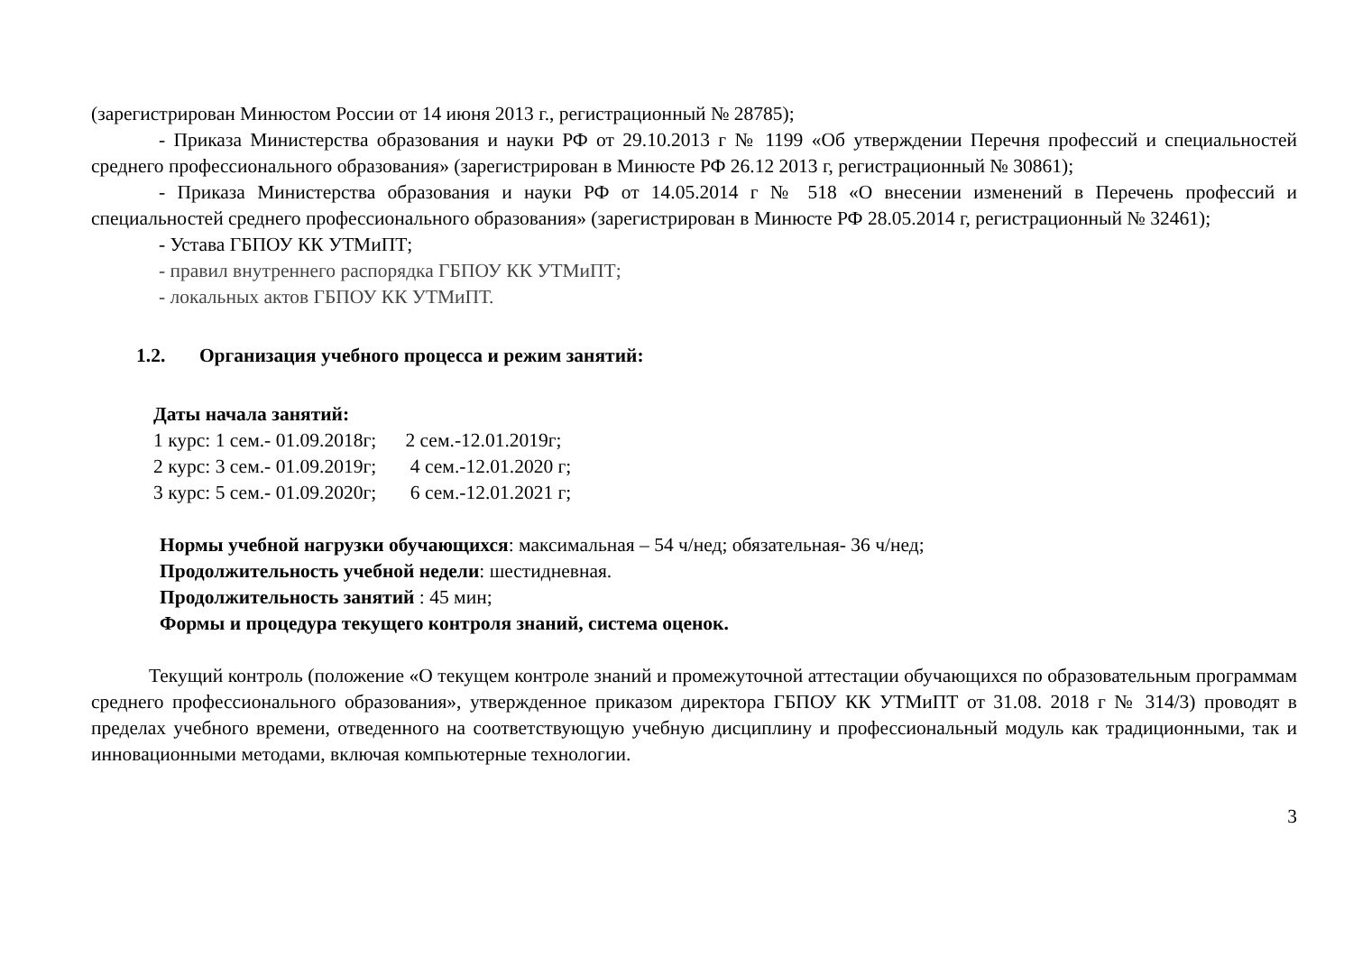(зарегистрирован Минюстом России от 14 июня 2013 г., регистрационный № 28785);
- Приказа Министерства образования и науки РФ от 29.10.2013 г № 1199 «Об утверждении Перечня профессий и специальностей среднего профессионального образования» (зарегистрирован в Минюсте РФ 26.12 2013 г, регистрационный № 30861);
- Приказа Министерства образования и науки РФ от 14.05.2014 г № 518 «О внесении изменений в Перечень профессий и специальностей среднего профессионального образования» (зарегистрирован в Минюсте РФ 28.05.2014 г, регистрационный № 32461);
- Устава ГБПОУ КК УТМиПТ;
- правил внутреннего распорядка ГБПОУ КК УТМиПТ;
- локальных актов ГБПОУ КК УТМиПТ.
1.2. Организация учебного процесса и режим занятий:
Даты начала занятий:
1 курс: 1 сем.- 01.09.2018г; 2 сем.-12.01.2019г;
2 курс: 3 сем.- 01.09.2019г; 4 сем.-12.01.2020 г;
3 курс: 5 сем.- 01.09.2020г; 6 сем.-12.01.2021 г;
Нормы учебной нагрузки обучающихся: максимальная – 54 ч/нед; обязательная- 36 ч/нед;
Продолжительность учебной недели: шестидневная.
Продолжительность занятий : 45 мин;
Формы и процедура текущего контроля знаний, система оценок.
Текущий контроль (положение «О текущем контроле знаний и промежуточной аттестации обучающихся по образовательным программам среднего профессионального образования», утвержденное приказом директора ГБПОУ КК УТМиПТ от 31.08. 2018 г № 314/3) проводят в пределах учебного времени, отведенного на соответствующую учебную дисциплину и профессиональный модуль как традиционными, так и инновационными методами, включая компьютерные технологии.
3